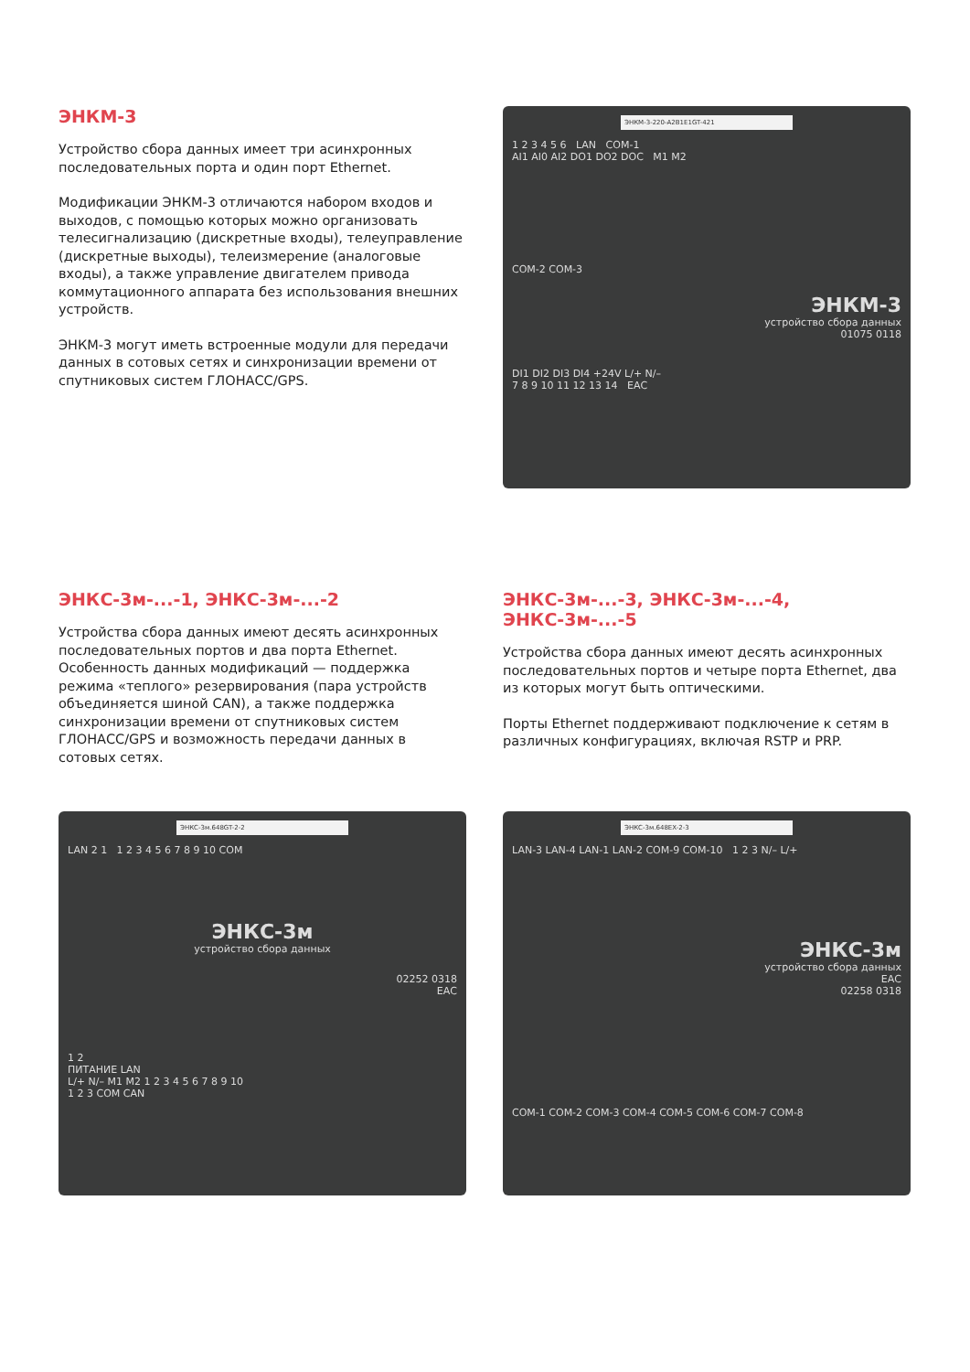ЭНКМ-3
Устройство сбора данных имеет три асинхронных последовательных порта и один порт Ethernet.
Модификации ЭНКМ-3 отличаются набором входов и выходов, с помощью которых можно организовать телесигнализацию (дискретные входы), телеуправление (дискретные выходы), телеизмерение (аналоговые входы), а также управление двигателем привода коммутационного аппарата без использования внешних устройств.
ЭНКМ-3 могут иметь встроенные модули для передачи данных в сотовых сетях и синхронизации времени от спутниковых систем ГЛОНАСС/GPS.
ЭНКМ-3-220-А2В1Е1GT-421
1 2 3 4 5 6 LAN COM-1
AI1 AI0 AI2 DO1 DO2 DOC M1 M2
COM-2 COM-3
ЭНКМ-3
устройство сбора данных
01075 0118
DI1 DI2 DI3 DI4 +24V L/+ N/–
7 8 9 10 11 12 13 14 ЕАС
ЭНКС-3м-...-1, ЭНКС-3м-...-2
Устройства сбора данных имеют десять асинхронных последовательных портов и два порта Ethernet. Особенность данных модификаций — поддержка режима «теплого» резервирования (пара устройств объединяется шиной CAN), а также поддержка синхронизации времени от спутниковых систем ГЛОНАСС/GPS и возможность передачи данных в сотовых сетях.
ЭНКС-3м-...-3, ЭНКС-3м-...-4, ЭНКС-3м-...-5
Устройства сбора данных имеют десять асинхронных последовательных портов и четыре порта Ethernet, два из которых могут быть оптическими.
Порты Ethernet поддерживают подключение к сетям в различных конфигурациях, включая RSTP и PRP.
ЭНКС-3м.648GT-2-2
LAN 2 1 1 2 3 4 5 6 7 8 9 10 COM
ЭНКС-3м
устройство сбора данных
02252 0318
ЕАС
1 2
ПИТАНИЕ LAN
L/+ N/– M1 M2 1 2 3 4 5 6 7 8 9 10
1 2 3 COM CAN
ЭНКС-3м.648EX-2-3
LAN-3 LAN-4 LAN-1 LAN-2 COM-9 COM-10 1 2 3 N/– L/+
ЭНКС-3м
устройство сбора данных
ЕАС
02258 0318
COM-1 COM-2 COM-3 COM-4 COM-5 COM-6 COM-7 COM-8